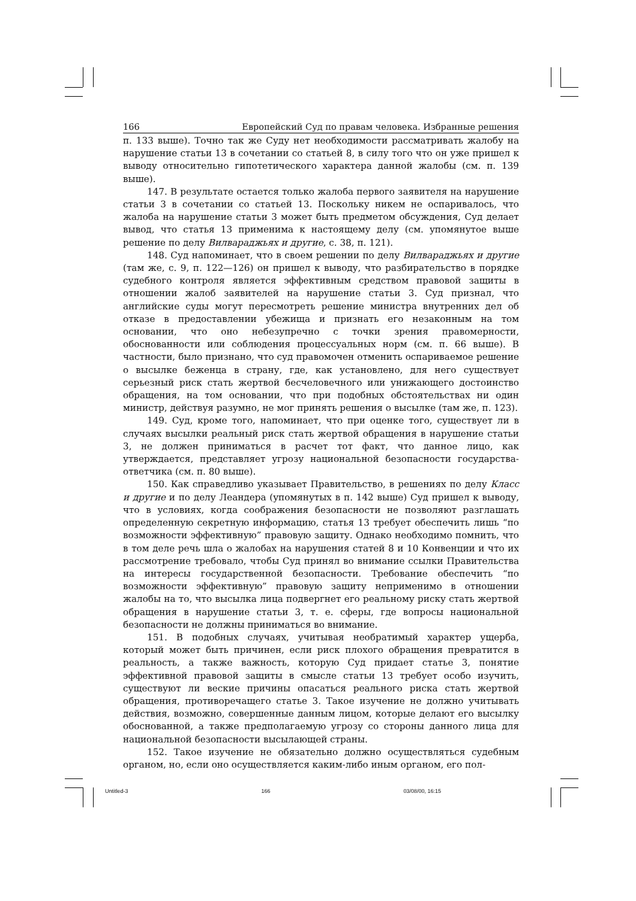166 Европейский Суд по правам человека. Избранные решения
п. 133 выше). Точно так же Суду нет необходимости рассматривать жалобу на нарушение статьи 13 в сочетании со статьей 8, в силу того что он уже пришел к выводу относительно гипотетического характера данной жалобы (см. п. 139 выше).
147. В результате остается только жалоба первого заявителя на нарушение статьи 3 в сочетании со статьей 13. Поскольку никем не оспаривалось, что жалоба на нарушение статьи 3 может быть предметом обсуждения, Суд делает вывод, что статья 13 применима к настоящему делу (см. упомянутое выше решение по делу Вилвараджьях и другие, с. 38, п. 121).
148. Суд напоминает, что в своем решении по делу Вилвараджьях и другие (там же, с. 9, п. 122—126) он пришел к выводу, что разбирательство в порядке судебного контроля является эффективным средством правовой защиты в отношении жалоб заявителей на нарушение статьи 3. Суд признал, что английские суды могут пересмотреть решение министра внутренних дел об отказе в предоставлении убежища и признать его незаконным на том основании, что оно небезупречно с точки зрения правомерности, обоснованности или соблюдения процессуальных норм (см. п. 66 выше). В частности, было признано, что суд правомочен отменить оспариваемое решение о высылке беженца в страну, где, как установлено, для него существует серьезный риск стать жертвой бесчеловечного или унижающего достоинство обращения, на том основании, что при подобных обстоятельствах ни один министр, действуя разумно, не мог принять решения о высылке (там же, п. 123).
149. Суд, кроме того, напоминает, что при оценке того, существует ли в случаях высылки реальный риск стать жертвой обращения в нарушение статьи 3, не должен приниматься в расчет тот факт, что данное лицо, как утверждается, представляет угрозу национальной безопасности государства-ответчика (см. п. 80 выше).
150. Как справедливо указывает Правительство, в решениях по делу Класс и другие и по делу Леандера (упомянутых в п. 142 выше) Суд пришел к выводу, что в условиях, когда соображения безопасности не позволяют разглашать определенную секретную информацию, статья 13 требует обеспечить лишь “по возможности эффективную” правовую защиту. Однако необходимо помнить, что в том деле речь шла о жалобах на нарушения статей 8 и 10 Конвенции и что их рассмотрение требовало, чтобы Суд принял во внимание ссылки Правительства на интересы государственной безопасности. Требование обеспечить “по возможности эффективную” правовую защиту неприменимо в отношении жалобы на то, что высылка лица подвергнет его реальному риску стать жертвой обращения в нарушение статьи 3, т. е. сферы, где вопросы национальной безопасности не должны приниматься во внимание.
151. В подобных случаях, учитывая необратимый характер ущерба, который может быть причинен, если риск плохого обращения превратится в реальность, а также важность, которую Суд придает статье 3, понятие эффективной правовой защиты в смысле статьи 13 требует особо изучить, существуют ли веские причины опасаться реального риска стать жертвой обращения, противоречащего статье 3. Такое изучение не должно учитывать действия, возможно, совершенные данным лицом, которые делают его высылку обоснованной, а также предполагаемую угрозу со стороны данного лица для национальной безопасности высылающей страны.
152. Такое изучение не обязательно должно осуществляться судебным органом, но, если оно осуществляется каким-либо иным органом, его пол-
Untitled-3 166 03/08/00, 16:15